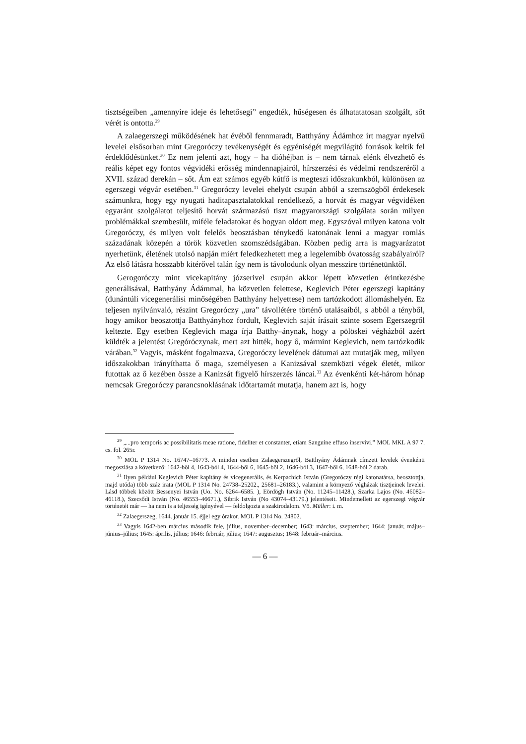tisztségeiben „amennyire ideje és lehetősegi” engedték, hűségesen és álhatatatosan szolgált, sőt vérét is ontotta.<sup>29</sup>
A zalaegerszegi működésének hat évéből fennmaradt, Batthyány Ádámhoz írt magyar nyelvű levelei elsősorban mint Gregoróczy tevékenységét és egyéniségét megvilágító források keltik fel érdeklődésünket.<sup>30</sup> Ez nem jelenti azt, hogy – ha dióhéjban is – nem tárnak elénk élvezhető és reális képet egy fontos végvidéki erősség mindennapjairól, hírszerzési és védelmi rendszeréről a XVII. század derekán – sőt. Ám ezt számos egyéb kútfő is megteszi időszakunkból, különösen az egerszegi végvár esetében.<sup>31</sup> Gregoróczy levelei ehelyüt csupán abból a szemszögből érdekesek számunkra, hogy egy nyugati haditapasztalatokkal rendelkező, a horvát és magyar végvidéken egyaránt szolgálatot teljesítő horvát származású tiszt magyarországi szolgálata során milyen problémákkal szembesült, miféle feladatokat és hogyan oldott meg. Egyszóval milyen katona volt Gregoróczy, és milyen volt felelős beosztásban ténykedő katonának lenni a magyar romlás századának közepén a török közvetlen szomszédságában. Közben pedig arra is magyarázatot nyerhetünk, életének utolsó napján miért feledkezhetett meg a legelemibb óvatosság szabályairól? Az első látásra hosszabb kitérővel talán így nem is távolodunk olyan messzire történetünktől.
Gerogoróczy mint vicekapitány józserivel csupán akkor lépett közvetlen érintkezésbe generálisával, Batthyány Ádámmal, ha közvetlen felettese, Keglevich Péter egerszegi kapitány (dunántúli vicegenerálisi minőségében Batthyány helyettese) nem tartózkodott állomáshelyén. Ez teljesen nyilvánvaló, részint Gregoróczy „ura” távollétére történő utalásaiból, s abból a tényből, hogy amikor beosztottja Batthyányhoz fordult, Keglevich saját írásait szinte sosem Egerszegről keltezte. Egy esetben Keglevich maga írja Batthy–ánynak, hogy a pölöskei végházból azért küldték a jelentést Gregóróczynak, mert azt hitték, hogy ő, mármint Keglevich, nem tartózkodik várában.<sup>32</sup> Vagyis, másként fogalmazva, Gregoróczy levelének dátumai azt mutatják meg, milyen időszakokban irányíthatta ő maga, személyesen a Kanizsával szemközti végek életét, mikor futottak az ő kezében össze a Kanizsát figyelő hírszerzés láncai.<sup>33</sup> Az évenkénti két-három hónap nemcsak Gregoróczy parancsnoklásának időtartamát mutatja, hanem azt is, hogy
<sup>29</sup> „...pro temporis ac possibilitatis meae ratione, fideliter et constanter, etiam Sanguine effuso inservivi.” MOL MKL A 97 7. cs. fol. 265r.
<sup>30</sup> MOL P 1314 No. 16747–16773. A minden esetben Zalaegerszegről, Batthyány Ádámnak címzett levelek évenkénti megoszlása a következő: 1642-ből 4, 1643-ból 4, 1644-ből 6, 1645-ből 2, 1646-ból 3, 1647-ből 6, 1648-ból 2 darab.
<sup>31</sup> Ilyen például Keglevich Péter kapitány és vicegenerális, és Kerpachich István (Gregoróczy régi katonatársa, beosztottja, majd utóda) több száz irata (MOL P 1314 No. 24738–25202., 25681–26183.), valamint a környező végházak tisztjeinek levelei. Lásd többek között Bessenyei István (Uo. No. 6264–6585. ), Eördögh István (No. 11245–11428.), Szarka Lajos (No. 46082–46118.), Szecsődi István (No. 46553–46671.), Sibrik István (No 43074–43179.) jelentéseit. Mindemellett az egerszegi végvár történetét már — ha nem is a teljesség igényével — feldolgozta a szakirodalom. Vö. Müller: i. m.
<sup>32</sup> Zalaegerszeg, 1644. január 15. éjjel egy órakor. MOL P 1314 No. 24802.
<sup>33</sup> Vagyis 1642-ben március második fele, július, november–december; 1643: március, szeptember; 1644: január, május–június–július; 1645: április, július; 1646: február, július; 1647: augusztus; 1648: február–március.
— 6 —